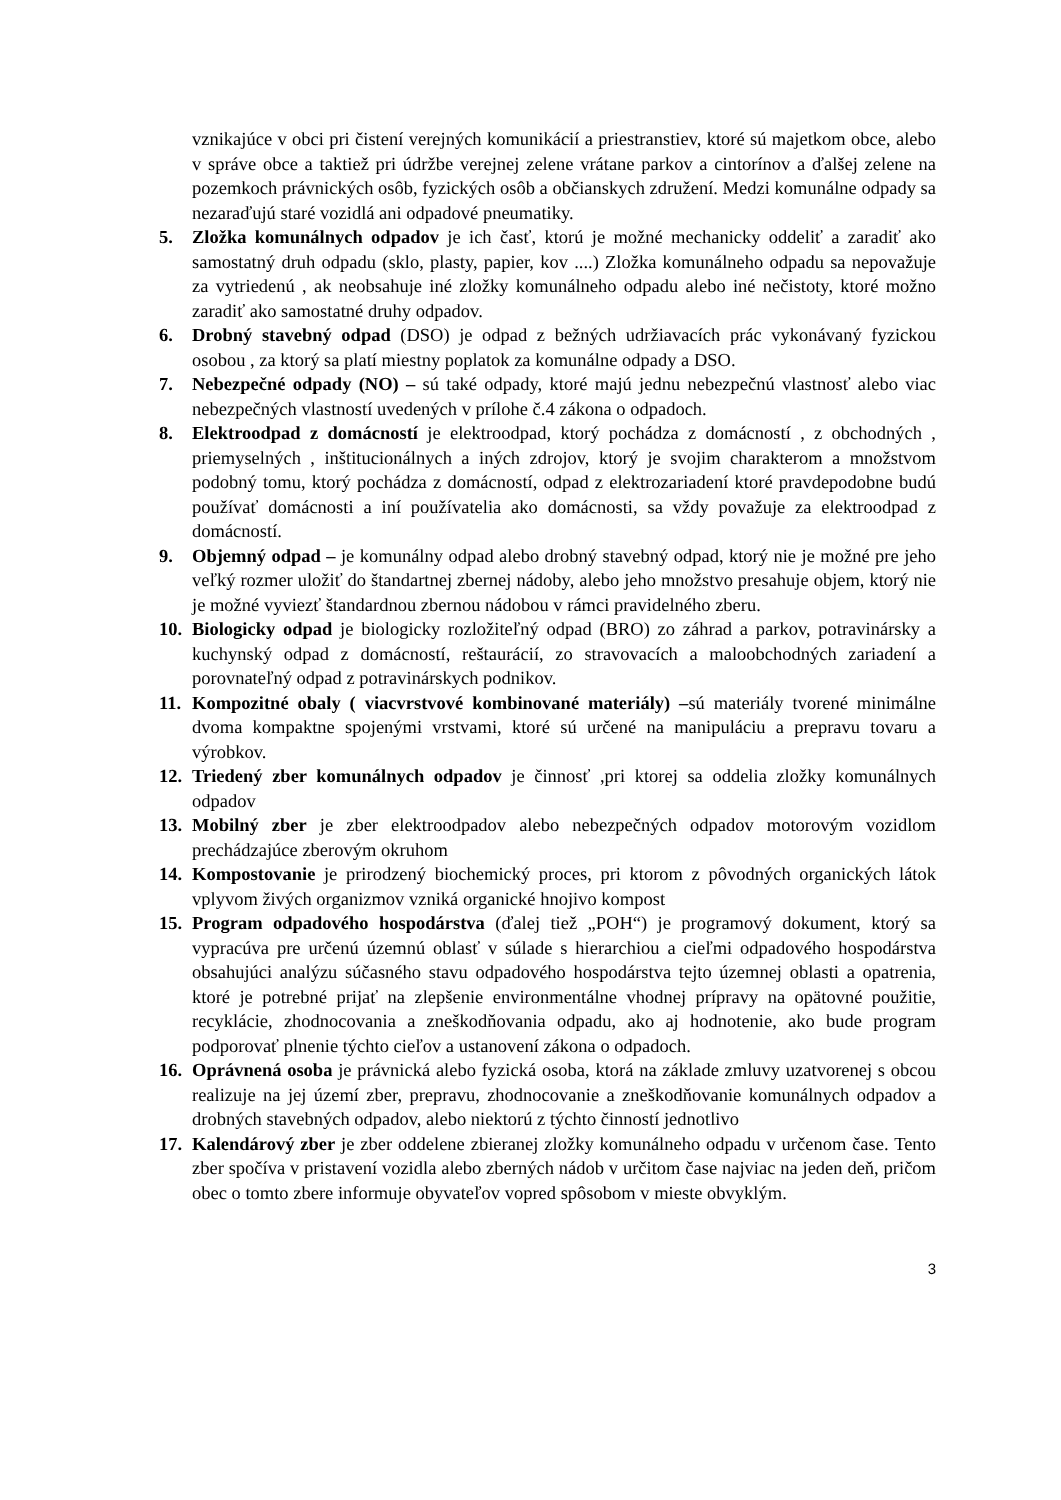vznikajúce v obci pri čistení verejných komunikácií a priestranstiev, ktoré sú majetkom obce, alebo v správe obce a taktiež pri údržbe verejnej zelene vrátane parkov a cintorínov a ďalšej zelene na pozemkoch právnických osôb, fyzických osôb a občianskych združení. Medzi komunálne odpady sa nezaraďujú staré vozidlá ani odpadové pneumatiky.
5. Zložka komunálnych odpadov je ich časť, ktorú je možné mechanicky oddeliť a zaradiť ako samostatný druh odpadu (sklo, plasty, papier, kov ....) Zložka komunálneho odpadu sa nepovažuje za vytriedenú , ak neobsahuje iné zložky komunálneho odpadu alebo iné nečistoty, ktoré možno zaradiť ako samostatné druhy odpadov.
6. Drobný stavebný odpad (DSO) je odpad z bežných udržiavacích prác vykonávaný fyzickou osobou , za ktorý sa platí miestny poplatok za komunálne odpady a DSO.
7. Nebezpečné odpady (NO) – sú také odpady, ktoré majú jednu nebezpečnú vlastnosť alebo viac nebezpečných vlastností uvedených v prílohe č.4 zákona o odpadoch.
8. Elektroodpad z domácností je elektroodpad, ktorý pochádza z domácností , z obchodných , priemyselných , inštitucionálnych a iných zdrojov, ktorý je svojim charakterom a množstvom podobný tomu, ktorý pochádza z domácností, odpad z elektrozariadení ktoré pravdepodobne budú používať domácnosti a iní používatelia ako domácnosti, sa vždy považuje za elektroodpad z domácností.
9. Objemný odpad – je komunálny odpad alebo drobný stavebný odpad, ktorý nie je možné pre jeho veľký rozmer uložiť do štandartnej zbernej nádoby, alebo jeho množstvo presahuje objem, ktorý nie je možné vyviezť štandardnou zbernou nádobou v rámci pravidelného zberu.
10. Biologicky odpad je biologicky rozložiteľný odpad (BRO) zo záhrad a parkov, potravinársky a kuchynský odpad z domácností, reštaurácií, zo stravovacích a maloobchodných zariadení a porovnateľný odpad z potravinárskych podnikov.
11. Kompozitné obaly ( viacvrstvové kombinované materiály) –sú materiály tvorené minimálne dvoma kompaktne spojenými vrstvami, ktoré sú určené na manipuláciu a prepravu tovaru a výrobkov.
12. Triedený zber komunálnych odpadov je činnosť ,pri ktorej sa oddelia zložky komunálnych odpadov
13. Mobilný zber je zber elektroodpadov alebo nebezpečných odpadov motorovým vozidlom prechádzajúce zberovým okruhom
14. Kompostovanie je prirodzený biochemický proces, pri ktorom z pôvodných organických látok vplyvom živých organizmov vzniká organické hnojivo kompost
15. Program odpadového hospodárstva (ďalej tiež „POH“) je programový dokument, ktorý sa vypracúva pre určenú územnú oblasť v súlade s hierarchiou a cieľmi odpadového hospodárstva obsahujúci analýzu súčasného stavu odpadového hospodárstva tejto územnej oblasti a opatrenia, ktoré je potrebné prijať na zlepšenie environmentálne vhodnej prípravy na opätovné použitie, recyklácie, zhodnocovania a zneškodňovania odpadu, ako aj hodnotenie, ako bude program podporovať plnenie týchto cieľov a ustanovení zákona o odpadoch.
16. Oprávnená osoba je právnická alebo fyzická osoba, ktorá na základe zmluvy uzatvorenej s obcou realizuje na jej území zber, prepravu, zhodnocovanie a zneškodňovanie komunálnych odpadov a drobných stavebných odpadov, alebo niektorú z týchto činností jednotlivo
17. Kalendárový zber je zber oddelene zbieranej zložky komunálneho odpadu v určenom čase. Tento zber spočíva v pristavení vozidla alebo zberných nádob v určitom čase najviac na jeden deň, pričom obec o tomto zbere informuje obyvateľov vopred spôsobom v mieste obvyklým.
3